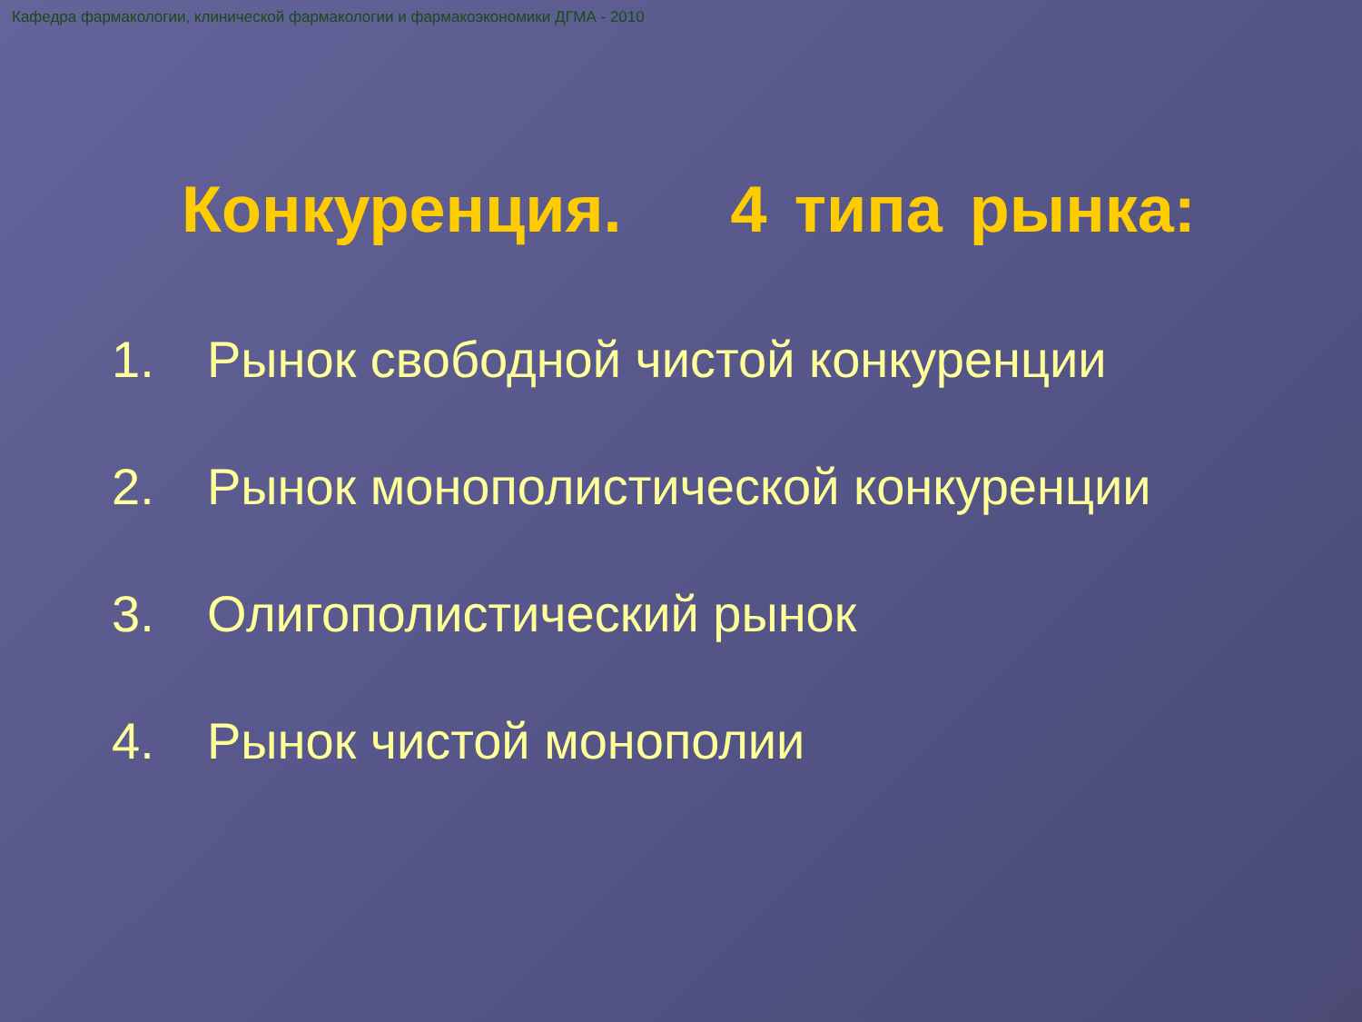Кафедра фармакологии, клинической фармакологии и фармакоэкономики ДГМА - 2010
Конкуренция. 4 типа рынка:
1. Рынок свободной чистой конкуренции
2. Рынок монополистической конкуренции
3. Олигополистический рынок
4. Рынок чистой монополии